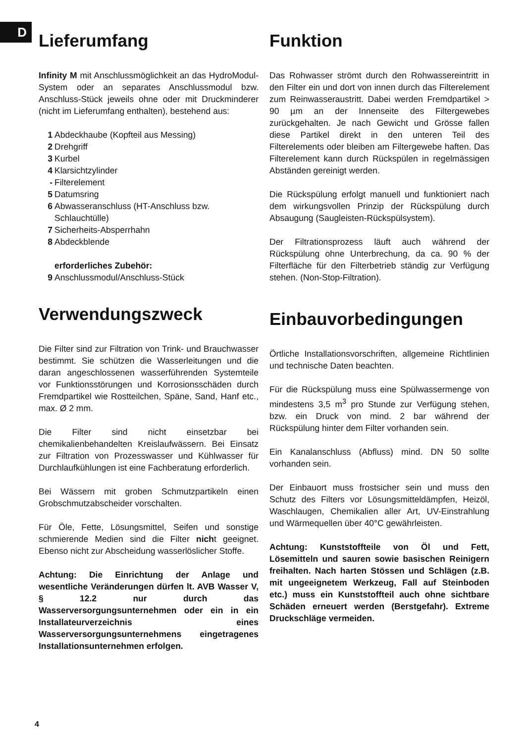D
Lieferumfang
Infinity M mit Anschlussmöglichkeit an das HydroModul-System oder an separates Anschlussmodul bzw. Anschluss-Stück jeweils ohne oder mit Druckminderer (nicht im Lieferumfang enthalten), bestehend aus:
1 Abdeckhaube (Kopfteil aus Messing)
2 Drehgriff
3 Kurbel
4 Klarsichtzylinder
- Filterelement
5 Datumsring
6 Abwasseranschluss (HT-Anschluss bzw. Schlauchtülle)
7 Sicherheits-Absperrhahn
8 Abdeckblende
erforderliches Zubehör:
9 Anschlussmodul/Anschluss-Stück
Verwendungszweck
Die Filter sind zur Filtration von Trink- und Brauchwasser bestimmt. Sie schützen die Wasserleitungen und die daran angeschlossenen wasserführenden Systemteile vor Funktionsstörungen und Korrosionsschäden durch Fremdpartikel wie Rostteilchen, Späne, Sand, Hanf etc., max. Ø 2 mm.
Die Filter sind nicht einsetzbar bei chemikalienbehandelten Kreislaufwässern. Bei Einsatz zur Filtration von Prozesswasser und Kühlwasser für Durchlaufkühlungen ist eine Fachberatung erforderlich.
Bei Wässern mit groben Schmutzpartikeln einen Grobschmutzabscheider vorschalten.
Für Öle, Fette, Lösungsmittel, Seifen und sonstige schmierende Medien sind die Filter nicht geeignet. Ebenso nicht zur Abscheidung wasserlöslicher Stoffe.
Achtung: Die Einrichtung der Anlage und wesentliche Veränderungen dürfen lt. AVB Wasser V, § 12.2 nur durch das Wasserversorgungsunternehmen oder ein in ein Installateurverzeichnis eines Wasserversorgungsunternehmens eingetragenes Installationsunternehmen erfolgen.
Funktion
Das Rohwasser strömt durch den Rohwassereintritt in den Filter ein und dort von innen durch das Filterelement zum Reinwasseraustritt. Dabei werden Fremdpartikel > 90 µm an der Innenseite des Filtergewebes zurückgehalten. Je nach Gewicht und Grösse fallen diese Partikel direkt in den unteren Teil des Filterelements oder bleiben am Filtergewebe haften. Das Filterelement kann durch Rückspülen in regelmässigen Abständen gereinigt werden.
Die Rückspülung erfolgt manuell und funktioniert nach dem wirkungsvollen Prinzip der Rückspülung durch Absaugung (Saugleisten-Rückspülsystem).
Der Filtrationsprozess läuft auch während der Rückspülung ohne Unterbrechung, da ca. 90 % der Filterfläche für den Filterbetrieb ständig zur Verfügung stehen. (Non-Stop-Filtration).
Einbauvorbedingungen
Örtliche Installationsvorschriften, allgemeine Richtlinien und technische Daten beachten.
Für die Rückspülung muss eine Spülwassermenge von mindestens 3,5 m<sup>3</sup> pro Stunde zur Verfügung stehen, bzw. ein Druck von mind. 2 bar während der Rückspülung hinter dem Filter vorhanden sein.
Ein Kanalanschluss (Abfluss) mind. DN 50 sollte vorhanden sein.
Der Einbauort muss frostsicher sein und muss den Schutz des Filters vor Lösungsmitteldämpfen, Heizöl, Waschlaugen, Chemikalien aller Art, UV-Einstrahlung und Wärmequellen über 40°C gewährleisten.
Achtung: Kunststoffteile von Öl und Fett, Lösemitteln und sauren sowie basischen Reinigern freihalten. Nach harten Stössen und Schlägen (z.B. mit ungeeignetem Werkzeug, Fall auf Steinboden etc.) muss ein Kunststoffteil auch ohne sichtbare Schäden erneuert werden (Berstgefahr). Extreme Druckschläge vermeiden.
4